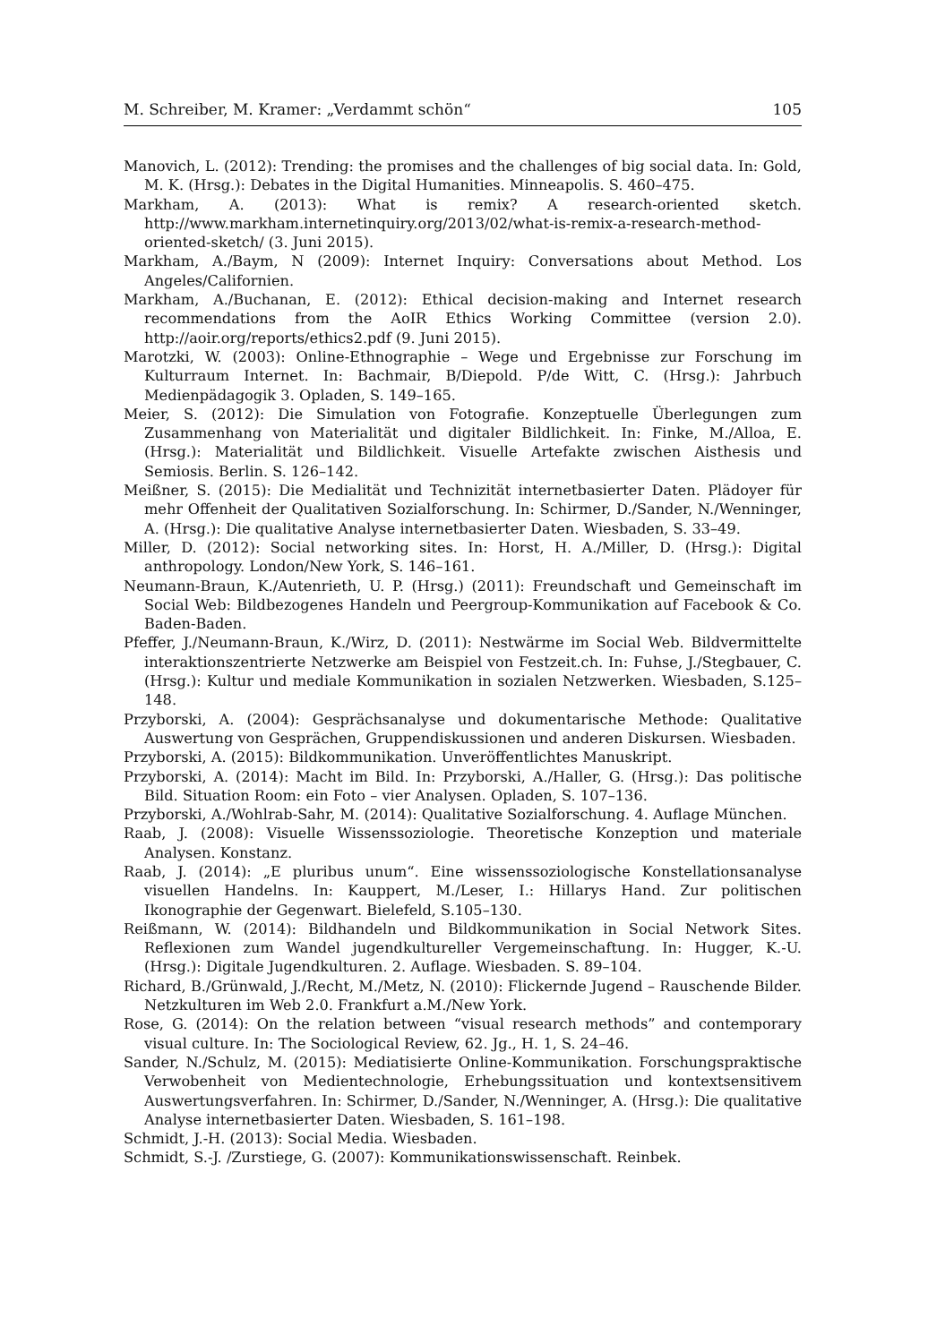M. Schreiber, M. Kramer: „Verdammt schön“105
Manovich, L. (2012): Trending: the promises and the challenges of big social data. In: Gold, M. K. (Hrsg.): Debates in the Digital Humanities. Minneapolis. S. 460–475.
Markham, A. (2013): What is remix? A research-oriented sketch. http://www.markham.internetinquiry.org/2013/02/what-is-remix-a-research-method-oriented-sketch/ (3. Juni 2015).
Markham, A./Baym, N (2009): Internet Inquiry: Conversations about Method. Los Angeles/Californien.
Markham, A./Buchanan, E. (2012): Ethical decision-making and Internet research recommendations from the AoIR Ethics Working Committee (version 2.0). http://aoir.org/reports/ethics2.pdf (9. Juni 2015).
Marotzki, W. (2003): Online-Ethnographie – Wege und Ergebnisse zur Forschung im Kulturraum Internet. In: Bachmair, B/Diepold. P/de Witt, C. (Hrsg.): Jahrbuch Medienpädagogik 3. Opladen, S. 149–165.
Meier, S. (2012): Die Simulation von Fotografie. Konzeptuelle Überlegungen zum Zusammenhang von Materialität und digitaler Bildlichkeit. In: Finke, M./Alloa, E. (Hrsg.): Materialität und Bildlichkeit. Visuelle Artefakte zwischen Aisthesis und Semiosis. Berlin. S. 126–142.
Meißner, S. (2015): Die Medialität und Technizität internetbasierter Daten. Plädoyer für mehr Offenheit der Qualitativen Sozialforschung. In: Schirmer, D./Sander, N./Wenninger, A. (Hrsg.): Die qualitative Analyse internetbasierter Daten. Wiesbaden, S. 33–49.
Miller, D. (2012): Social networking sites. In: Horst, H. A./Miller, D. (Hrsg.): Digital anthropology. London/New York, S. 146–161.
Neumann-Braun, K./Autenrieth, U. P. (Hrsg.) (2011): Freundschaft und Gemeinschaft im Social Web: Bildbezogenes Handeln und Peergroup-Kommunikation auf Facebook & Co. Baden-Baden.
Pfeffer, J./Neumann-Braun, K./Wirz, D. (2011): Nestwärme im Social Web. Bildvermittelte interaktionszentrierte Netzwerke am Beispiel von Festzeit.ch. In: Fuhse, J./Stegbauer, C. (Hrsg.): Kultur und mediale Kommunikation in sozialen Netzwerken. Wiesbaden, S.125–148.
Przyborski, A. (2004): Gesprächsanalyse und dokumentarische Methode: Qualitative Auswertung von Gesprächen, Gruppendiskussionen und anderen Diskursen. Wiesbaden.
Przyborski, A. (2015): Bildkommunikation. Unveröffentlichtes Manuskript.
Przyborski, A. (2014): Macht im Bild. In: Przyborski, A./Haller, G. (Hrsg.): Das politische Bild. Situation Room: ein Foto – vier Analysen. Opladen, S. 107–136.
Przyborski, A./Wohlrab-Sahr, M. (2014): Qualitative Sozialforschung. 4. Auflage München.
Raab, J. (2008): Visuelle Wissenssoziologie. Theoretische Konzeption und materiale Analysen. Konstanz.
Raab, J. (2014): „E pluribus unum“. Eine wissenssoziologische Konstellationsanalyse visuellen Handelns. In: Kauppert, M./Leser, I.: Hillarys Hand. Zur politischen Ikonographie der Gegenwart. Bielefeld, S.105–130.
Reißmann, W. (2014): Bildhandeln und Bildkommunikation in Social Network Sites. Reflexionen zum Wandel jugendkultureller Vergemeinschaftung. In: Hugger, K.-U. (Hrsg.): Digitale Jugendkulturen. 2. Auflage. Wiesbaden. S. 89–104.
Richard, B./Grünwald, J./Recht, M./Metz, N. (2010): Flickernde Jugend – Rauschende Bilder. Netzkulturen im Web 2.0. Frankfurt a.M./New York.
Rose, G. (2014): On the relation between “visual research methods” and contemporary visual culture. In: The Sociological Review, 62. Jg., H. 1, S. 24–46.
Sander, N./Schulz, M. (2015): Mediatisierte Online-Kommunikation. Forschungspraktische Verwobenheit von Medientechnologie, Erhebungssituation und kontextsensitivem Auswertungsverfahren. In: Schirmer, D./Sander, N./Wenninger, A. (Hrsg.): Die qualitative Analyse internetbasierter Daten. Wiesbaden, S. 161–198.
Schmidt, J.-H. (2013): Social Media. Wiesbaden.
Schmidt, S.-J. /Zurstiege, G. (2007): Kommunikationswissenschaft. Reinbek.